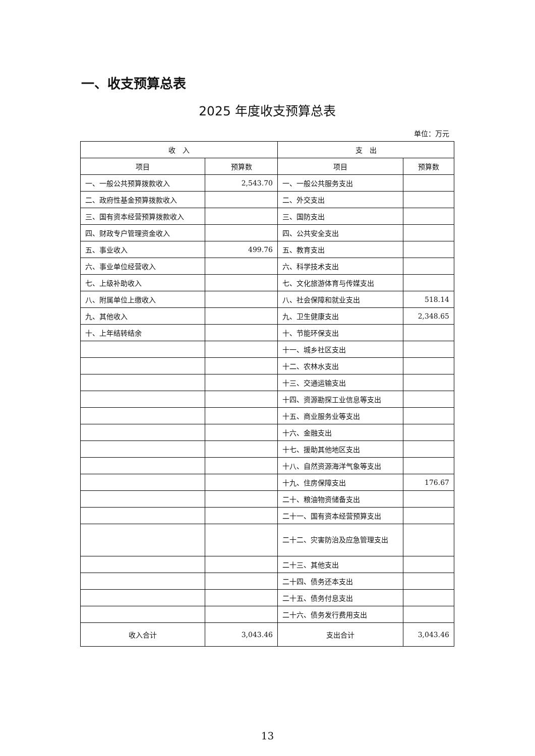一、收支预算总表
2025 年度收支预算总表
单位：万元
| 收 入 | | 支 出 | |
| --- | --- | --- | --- |
| 项目 | 预算数 | 项目 | 预算数 |
| 一、一般公共预算拨款收入 | 2,543.70 | 一、一般公共服务支出 | |
| 二、政府性基金预算拨款收入 | | 二、外交支出 | |
| 三、国有资本经营预算拨款收入 | | 三、国防支出 | |
| 四、财政专户管理资金收入 | | 四、公共安全支出 | |
| 五、事业收入 | 499.76 | 五、教育支出 | |
| 六、事业单位经营收入 | | 六、科学技术支出 | |
| 七、上级补助收入 | | 七、文化旅游体育与传媒支出 | |
| 八、附属单位上缴收入 | | 八、社会保障和就业支出 | 518.14 |
| 九、其他收入 | | 九、卫生健康支出 | 2,348.65 |
| 十、上年结转结余 | | 十、节能环保支出 | |
| | | 十一、城乡社区支出 | |
| | | 十二、农林水支出 | |
| | | 十三、交通运输支出 | |
| | | 十四、资源勘探工业信息等支出 | |
| | | 十五、商业服务业等支出 | |
| | | 十六、金融支出 | |
| | | 十七、援助其他地区支出 | |
| | | 十八、自然资源海洋气象等支出 | |
| | | 十九、住房保障支出 | 176.67 |
| | | 二十、粮油物资储备支出 | |
| | | 二十一、国有资本经营预算支出 | |
| | | 二十二、灾害防治及应急管理支出 | |
| | | 二十三、其他支出 | |
| | | 二十四、债务还本支出 | |
| | | 二十五、债务付息支出 | |
| | | 二十六、债务发行费用支出 | |
| 收入合计 | 3,043.46 | 支出合计 | 3,043.46 |
13